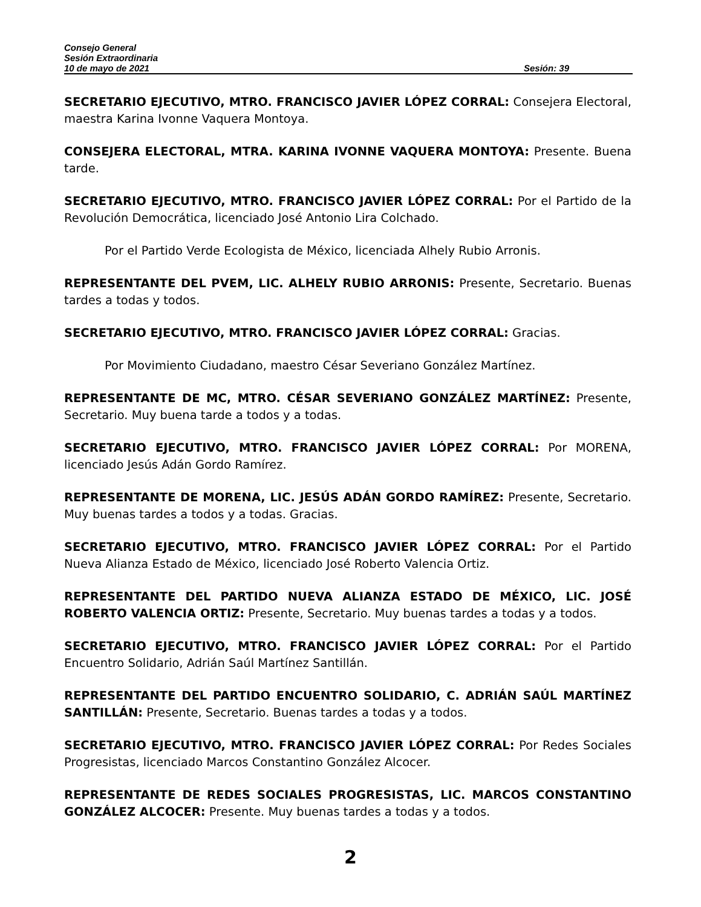Consejo General
Sesión Extraordinaria
10 de mayo de 2021 Sesión: 39
SECRETARIO EJECUTIVO, MTRO. FRANCISCO JAVIER LÓPEZ CORRAL: Consejera Electoral, maestra Karina Ivonne Vaquera Montoya.
CONSEJERA ELECTORAL, MTRA. KARINA IVONNE VAQUERA MONTOYA: Presente. Buena tarde.
SECRETARIO EJECUTIVO, MTRO. FRANCISCO JAVIER LÓPEZ CORRAL: Por el Partido de la Revolución Democrática, licenciado José Antonio Lira Colchado.
Por el Partido Verde Ecologista de México, licenciada Alhely Rubio Arronis.
REPRESENTANTE DEL PVEM, LIC. ALHELY RUBIO ARRONIS: Presente, Secretario. Buenas tardes a todas y todos.
SECRETARIO EJECUTIVO, MTRO. FRANCISCO JAVIER LÓPEZ CORRAL: Gracias.
Por Movimiento Ciudadano, maestro César Severiano González Martínez.
REPRESENTANTE DE MC, MTRO. CÉSAR SEVERIANO GONZÁLEZ MARTÍNEZ: Presente, Secretario. Muy buena tarde a todos y a todas.
SECRETARIO EJECUTIVO, MTRO. FRANCISCO JAVIER LÓPEZ CORRAL: Por MORENA, licenciado Jesús Adán Gordo Ramírez.
REPRESENTANTE DE MORENA, LIC. JESÚS ADÁN GORDO RAMÍREZ: Presente, Secretario. Muy buenas tardes a todos y a todas. Gracias.
SECRETARIO EJECUTIVO, MTRO. FRANCISCO JAVIER LÓPEZ CORRAL: Por el Partido Nueva Alianza Estado de México, licenciado José Roberto Valencia Ortiz.
REPRESENTANTE DEL PARTIDO NUEVA ALIANZA ESTADO DE MÉXICO, LIC. JOSÉ ROBERTO VALENCIA ORTIZ: Presente, Secretario. Muy buenas tardes a todas y a todos.
SECRETARIO EJECUTIVO, MTRO. FRANCISCO JAVIER LÓPEZ CORRAL: Por el Partido Encuentro Solidario, Adrián Saúl Martínez Santillán.
REPRESENTANTE DEL PARTIDO ENCUENTRO SOLIDARIO, C. ADRIÁN SAÚL MARTÍNEZ SANTILLÁN: Presente, Secretario. Buenas tardes a todas y a todos.
SECRETARIO EJECUTIVO, MTRO. FRANCISCO JAVIER LÓPEZ CORRAL: Por Redes Sociales Progresistas, licenciado Marcos Constantino González Alcocer.
REPRESENTANTE DE REDES SOCIALES PROGRESISTAS, LIC. MARCOS CONSTANTINO GONZÁLEZ ALCOCER: Presente. Muy buenas tardes a todas y a todos.
2